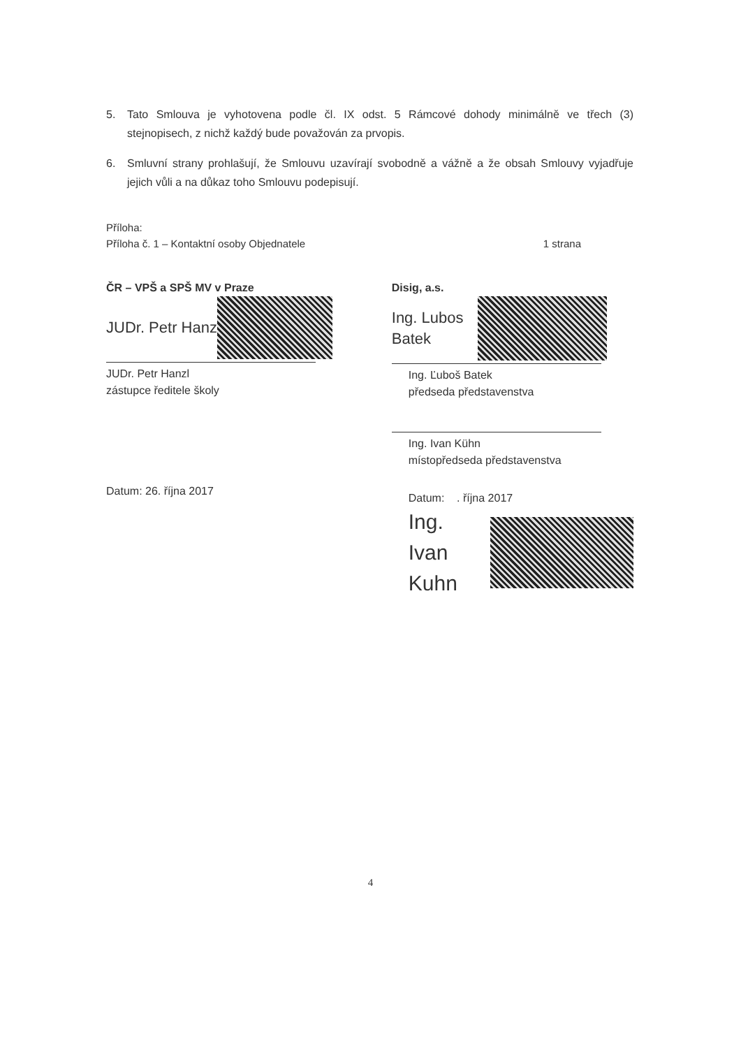5. Tato Smlouva je vyhotovena podle čl. IX odst. 5 Rámcové dohody minimálně ve třech (3) stejnopisech, z nichž každý bude považován za prvopis.
6. Smluvní strany prohlašují, že Smlouvu uzavírají svobodně a vážně a že obsah Smlouvy vyjadřuje jejich vůli a na důkaz toho Smlouvu podepisují.
Příloha:
Příloha č. 1 – Kontaktní osoby Objednatele 1 strana
ČR – VPŠ a SPŠ MV v Praze
JUDr. Petr Hanz
JUDr. Petr Hanzl
zástupce ředitele školy
Datum: 26. října 2017
Disig, a.s.
Ing. Lubos
Batek
Ing. Ľuboš Batek
předseda představenstva
Ing. Ivan Kühn
místopředseda představenstva
Datum: . října 2017
Ing. Ivan
Kuhn
4